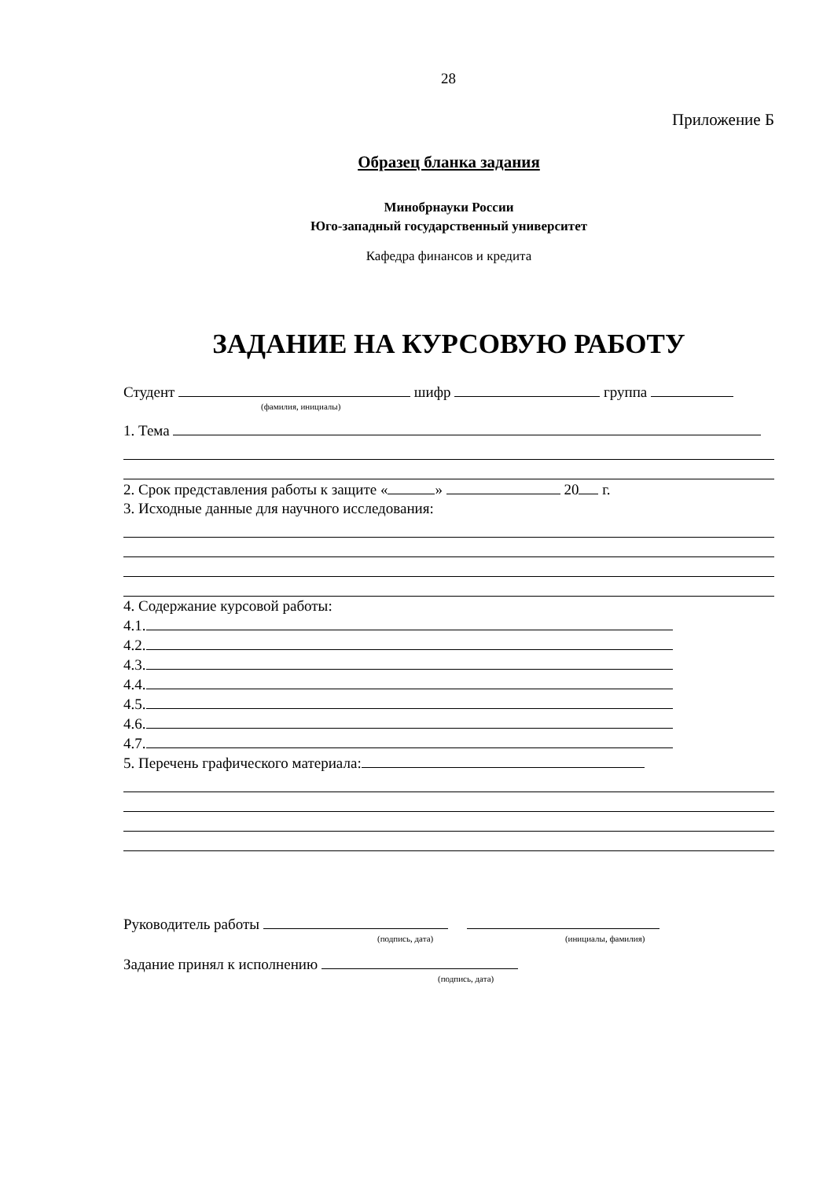28
Приложение Б
Образец бланка задания
Минобрнауки России
Юго-западный государственный университет
Кафедра финансов и кредита
ЗАДАНИЕ НА КУРСОВУЮ РАБОТУ
Студент шифр группа
(фамилия, инициалы)
1. Тема
2. Срок представления работы к защите « » 20 г.
3. Исходные данные для научного исследования:
4. Содержание курсовой работы:
4.1.
4.2.
4.3.
4.4.
4.5.
4.6.
4.7.
5. Перечень графического материала:
Руководитель работы
(подпись, дата) (инициалы, фамилия)
Задание принял к исполнению
(подпись, дата)